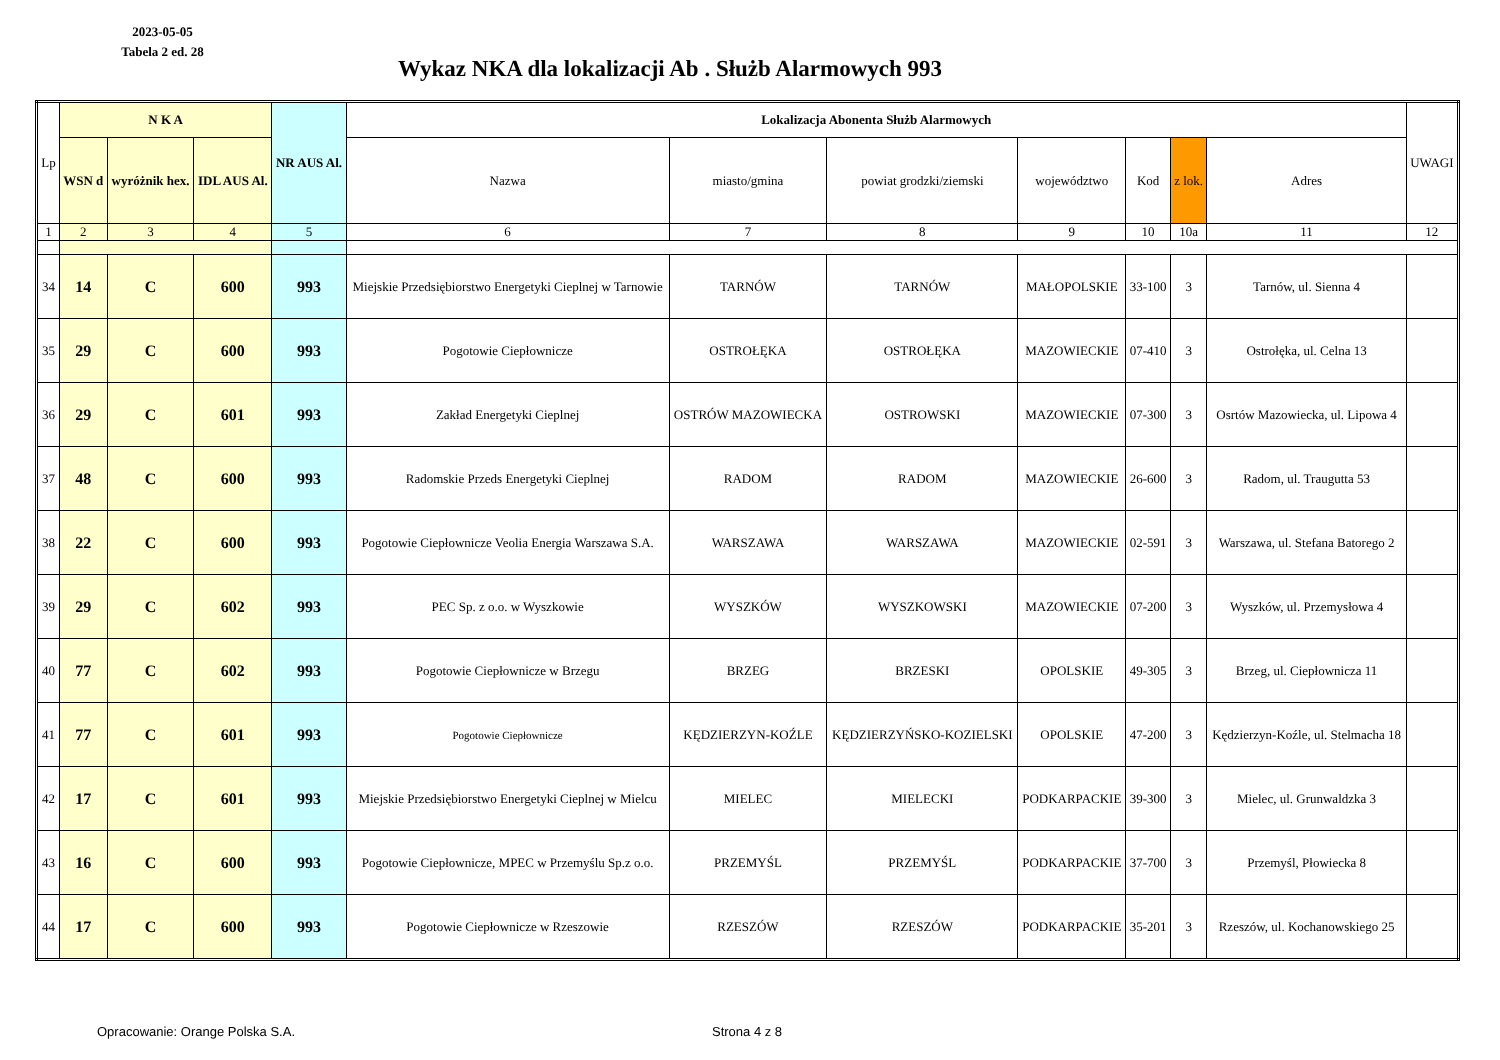2023-05-05
Tabela 2 ed. 28
Wykaz NKA dla lokalizacji Ab . Służb Alarmowych 993
| Lp | N K A | | | NR AUS Al. | Lokalizacja Abonenta Służb Alarmowych | | | | | | | UWAGI |
| --- | --- | --- | --- | --- | --- | --- | --- | --- | --- | --- | --- | --- |
| | WSN d | wyróżnik hex. | IDL AUS Al. | | Nazwa | miasto/gmina | powiat grodzki/ziemski | województwo | Kod | z lok. | Adres | |
| 1 | 2 | 3 | 4 | 5 | 6 | 7 | 8 | 9 | 10 | 10a | 11 | 12 |
| 34 | 14 | C | 600 | 993 | Miejskie Przedsiębiorstwo Energetyki Cieplnej w Tarnowie | TARNÓW | TARNÓW | MAŁOPOLSKIE | 33-100 | 3 | Tarnów, ul. Sienna 4 | |
| 35 | 29 | C | 600 | 993 | Pogotowie Ciepłownicze | OSTROŁĘKA | OSTROŁĘKA | MAZOWIECKIE | 07-410 | 3 | Ostrołęka, ul. Celna 13 | |
| 36 | 29 | C | 601 | 993 | Zakład Energetyki Cieplnej | OSTRÓW MAZOWIECKA | OSTROWSKI | MAZOWIECKIE | 07-300 | 3 | Osrtów Mazowiecka, ul. Lipowa 4 | |
| 37 | 48 | C | 600 | 993 | Radomskie Przeds Energetyki Cieplnej | RADOM | RADOM | MAZOWIECKIE | 26-600 | 3 | Radom, ul. Traugutta 53 | |
| 38 | 22 | C | 600 | 993 | Pogotowie Ciepłownicze Veolia Energia Warszawa S.A. | WARSZAWA | WARSZAWA | MAZOWIECKIE | 02-591 | 3 | Warszawa, ul. Stefana Batorego 2 | |
| 39 | 29 | C | 602 | 993 | PEC Sp. z o.o. w Wyszkowie | WYSZKÓW | WYSZKOWSKI | MAZOWIECKIE | 07-200 | 3 | Wyszków, ul. Przemysłowa 4 | |
| 40 | 77 | C | 602 | 993 | Pogotowie Ciepłownicze w Brzegu | BRZEG | BRZESKI | OPOLSKIE | 49-305 | 3 | Brzeg, ul. Ciepłownicza 11 | |
| 41 | 77 | C | 601 | 993 | Pogotowie Ciepłownicze | KĘDZIERZYN-KOŹLE | KĘDZIERZYŃSKO-KOZIELSKI | OPOLSKIE | 47-200 | 3 | Kędzierzyn-Koźle, ul. Stelmacha 18 | |
| 42 | 17 | C | 601 | 993 | Miejskie Przedsiębiorstwo Energetyki Cieplnej w Mielcu | MIELEC | MIELECKI | PODKARPACKIE | 39-300 | 3 | Mielec, ul. Grunwaldzka 3 | |
| 43 | 16 | C | 600 | 993 | Pogotowie Ciepłownicze, MPEC w Przemyślu Sp.z o.o. | PRZEMYŚL | PRZEMYŚL | PODKARPACKIE | 37-700 | 3 | Przemyśl, Płowiecka 8 | |
| 44 | 17 | C | 600 | 993 | Pogotowie Ciepłownicze w Rzeszowie | RZESZÓW | RZESZÓW | PODKARPACKIE | 35-201 | 3 | Rzeszów, ul. Kochanowskiego 25 | |
Opracowanie: Orange Polska S.A.
Strona 4 z 8